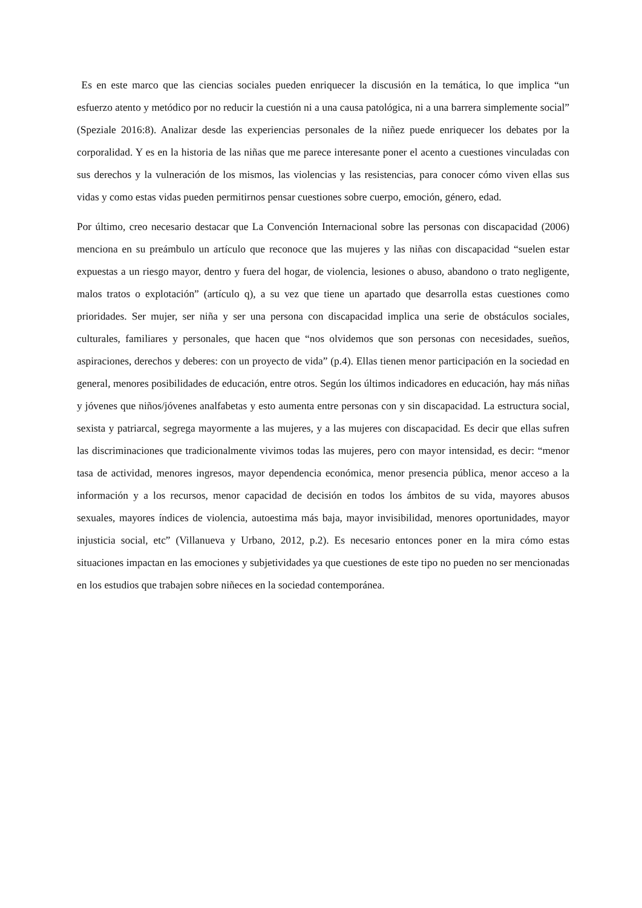Es en este marco que las ciencias sociales pueden enriquecer la discusión en la temática, lo que implica “un esfuerzo atento y metódico por no reducir la cuestión ni a una causa patológica, ni a una barrera simplemente social” (Speziale 2016:8). Analizar desde las experiencias personales de la niñez puede enriquecer los debates por la corporalidad. Y es en la historia de las niñas que me parece interesante poner el acento a cuestiones vinculadas con sus derechos y la vulneración de los mismos, las violencias y las resistencias, para conocer cómo viven ellas sus vidas y como estas vidas pueden permitirnos pensar cuestiones sobre cuerpo, emoción, género, edad.
Por último, creo necesario destacar que La Convención Internacional sobre las personas con discapacidad (2006) menciona en su preámbulo un artículo que reconoce que las mujeres y las niñas con discapacidad “suelen estar expuestas a un riesgo mayor, dentro y fuera del hogar, de violencia, lesiones o abuso, abandono o trato negligente, malos tratos o explotación” (artículo q), a su vez que tiene un apartado que desarrolla estas cuestiones como prioridades. Ser mujer, ser niña y ser una persona con discapacidad implica una serie de obstáculos sociales, culturales, familiares y personales, que hacen que “nos olvidemos que son personas con necesidades, sueños, aspiraciones, derechos y deberes: con un proyecto de vida” (p.4). Ellas tienen menor participación en la sociedad en general, menores posibilidades de educación, entre otros. Según los últimos indicadores en educación, hay más niñas y jóvenes que niños/jóvenes analfabetas y esto aumenta entre personas con y sin discapacidad. La estructura social, sexista y patriarcal, segrega mayormente a las mujeres, y a las mujeres con discapacidad. Es decir que ellas sufren las discriminaciones que tradicionalmente vivimos todas las mujeres, pero con mayor intensidad, es decir: “menor tasa de actividad, menores ingresos, mayor dependencia económica, menor presencia pública, menor acceso a la información y a los recursos, menor capacidad de decisión en todos los ámbitos de su vida, mayores abusos sexuales, mayores índices de violencia, autoestima más baja, mayor invisibilidad, menores oportunidades, mayor injusticia social, etc” (Villanueva y Urbano, 2012, p.2). Es necesario entonces poner en la mira cómo estas situaciones impactan en las emociones y subjetividades ya que cuestiones de este tipo no pueden no ser mencionadas en los estudios que trabajen sobre niñeces en la sociedad contemporánea.